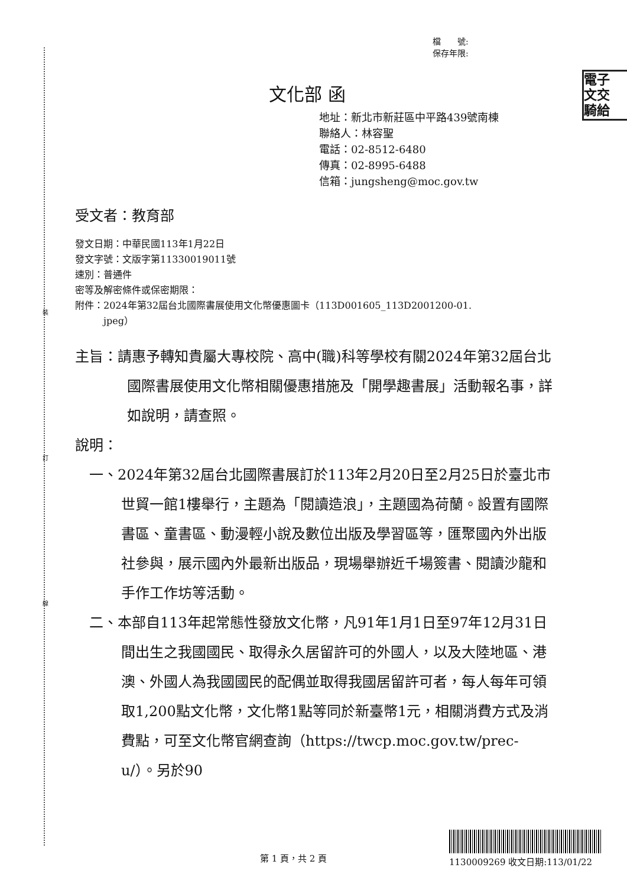裝
訂
線
檔　　號:
保存年限:
電子
文交
騎給
文化部 函
地址：新北市新莊區中平路439號南棟
聯絡人：林容聖
電話：02-8512-6480
傳真：02-8995-6488
信箱：jungsheng@moc.gov.tw
受文者：教育部
發文日期：中華民國113年1月22日
發文字號：文版字第11330019011號
速別：普通件
密等及解密條件或保密期限：
附件：2024年第32屆台北國際書展使用文化幣優惠圖卡（113D001605_113D2001200-01.
　　　jpeg）
主旨：請惠予轉知貴屬大專校院、高中(職)科等學校有關2024年第32屆台北國際書展使用文化幣相關優惠措施及「開學趣書展」活動報名事，詳如說明，請查照。
說明：
一、2024年第32屆台北國際書展訂於113年2月20日至2月25日於臺北市世貿一館1樓舉行，主題為「閱讀造浪」，主題國為荷蘭。設置有國際書區、童書區、動漫輕小說及數位出版及學習區等，匯聚國內外出版社參與，展示國內外最新出版品，現場舉辦近千場簽書、閱讀沙龍和手作工作坊等活動。
二、本部自113年起常態性發放文化幣，凡91年1月1日至97年12月31日間出生之我國國民、取得永久居留許可的外國人，以及大陸地區、港澳、外國人為我國國民的配偶並取得我國居留許可者，每人每年可領取1,200點文化幣，文化幣1點等同於新臺幣1元，相關消費方式及消費點，可至文化幣官網查詢（https://twcp.moc.gov.tw/prec-u/）。另於90
第 1 頁，共 2 頁 1130009269 收文日期:113/01/22